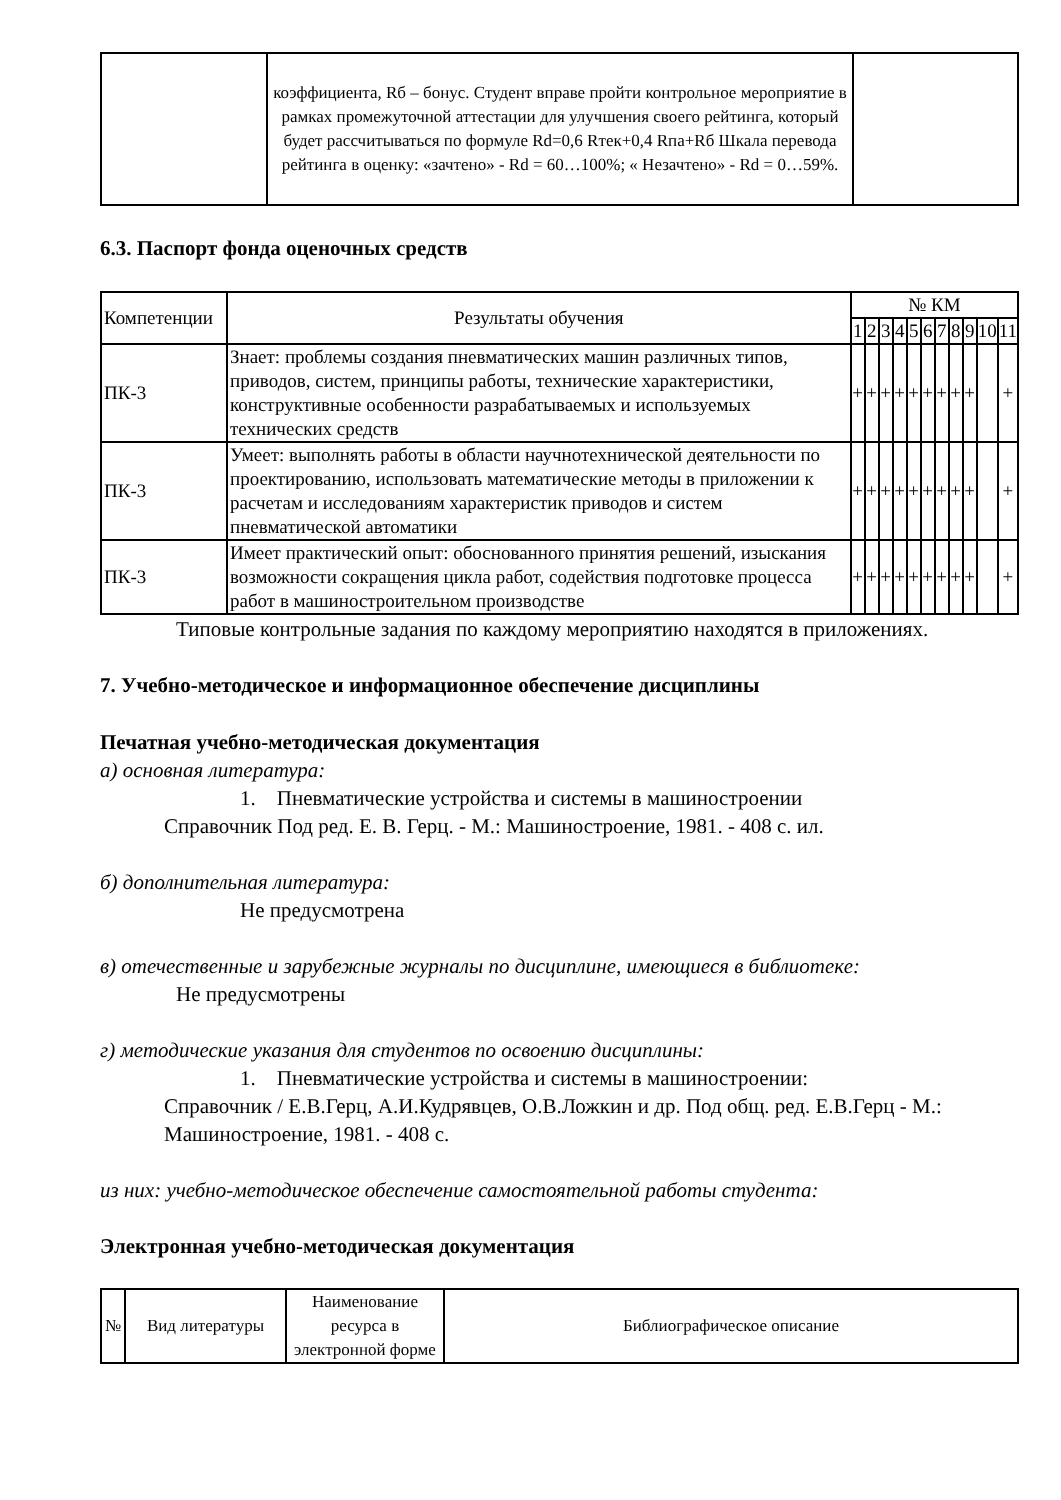| | коэффициента, Rб – бонус. Студент вправе пройти контрольное мероприятие в рамках промежуточной аттестации для улучшения своего рейтинга, который будет рассчитываться по формуле Rd=0,6 Rтек+0,4 Rпа+Rб Шкала перевода рейтинга в оценку: «зачтено» - Rd = 60…100%; « Незачтено» - Rd = 0…59%. | |
6.3. Паспорт фонда оценочных средств
| Компетенции | Результаты обучения | № КМ | | | | | | | | | | |
| --- | --- | --- | --- | --- | --- | --- | --- | --- | --- | --- | --- | --- |
| | | 1 | 2 | 3 | 4 | 5 | 6 | 7 | 8 | 9 | 10 | 11 |
| ПК-3 | Знает: проблемы создания пневматических машин различных типов, приводов, систем, принципы работы, технические характеристики, конструктивные особенности разрабатываемых и используемых технических средств | + | + | + | + | + | + | + | + | + | | + |
| ПК-3 | Умеет: выполнять работы в области научнотехнической деятельности по проектированию, использовать математические методы в приложении к расчетам и исследованиям характеристик приводов и систем пневматической автоматики | + | + | + | + | + | + | + | + | + | | + |
| ПК-3 | Имеет практический опыт: обоснованного принятия решений, изыскания возможности сокращения цикла работ, содействия подготовке процесса работ в машиностроительном производстве | + | + | + | + | + | + | + | + | + | | + |
Типовые контрольные задания по каждому мероприятию находятся в приложениях.
7. Учебно-методическое и информационное обеспечение дисциплины
Печатная учебно-методическая документация
а) основная литература:
1. Пневматические устройства и системы в машиностроении
Справочник Под ред. Е. В. Герц. - М.: Машиностроение, 1981. - 408 с. ил.
б) дополнительная литература:
Не предусмотрена
в) отечественные и зарубежные журналы по дисциплине, имеющиеся в библиотеке:
Не предусмотрены
г) методические указания для студентов по освоению дисциплины:
1. Пневматические устройства и системы в машиностроении:
Справочник / Е.В.Герц, А.И.Кудрявцев, О.В.Ложкин и др. Под общ. ред. Е.В.Герц - М.: Машиностроение, 1981. - 408 с.
из них: учебно-методическое обеспечение самостоятельной работы студента:
Электронная учебно-методическая документация
| № | Вид литературы | Наименование ресурса в электронной форме | Библиографическое описание |